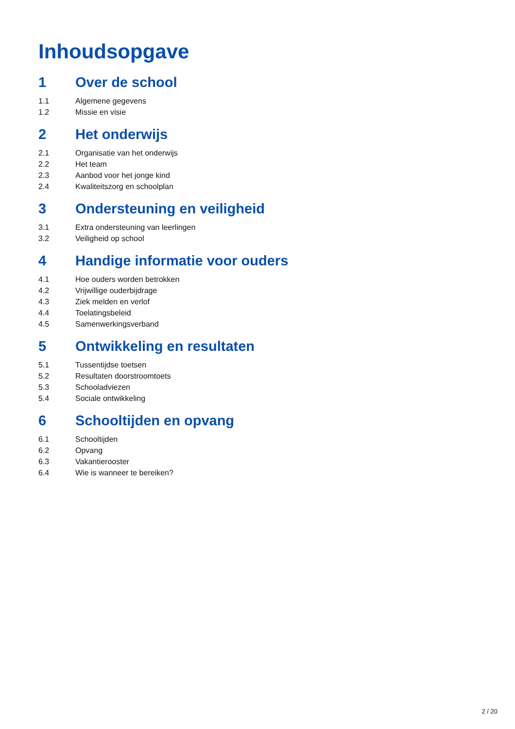Inhoudsopgave
1 Over de school
1.1 Algemene gegevens
1.2 Missie en visie
2 Het onderwijs
2.1 Organisatie van het onderwijs
2.2 Het team
2.3 Aanbod voor het jonge kind
2.4 Kwaliteitszorg en schoolplan
3 Ondersteuning en veiligheid
3.1 Extra ondersteuning van leerlingen
3.2 Veiligheid op school
4 Handige informatie voor ouders
4.1 Hoe ouders worden betrokken
4.2 Vrijwillige ouderbijdrage
4.3 Ziek melden en verlof
4.4 Toelatingsbeleid
4.5 Samenwerkingsverband
5 Ontwikkeling en resultaten
5.1 Tussentijdse toetsen
5.2 Resultaten doorstroomtoets
5.3 Schooladviezen
5.4 Sociale ontwikkeling
6 Schooltijden en opvang
6.1 Schooltijden
6.2 Opvang
6.3 Vakantierooster
6.4 Wie is wanneer te bereiken?
2 / 20